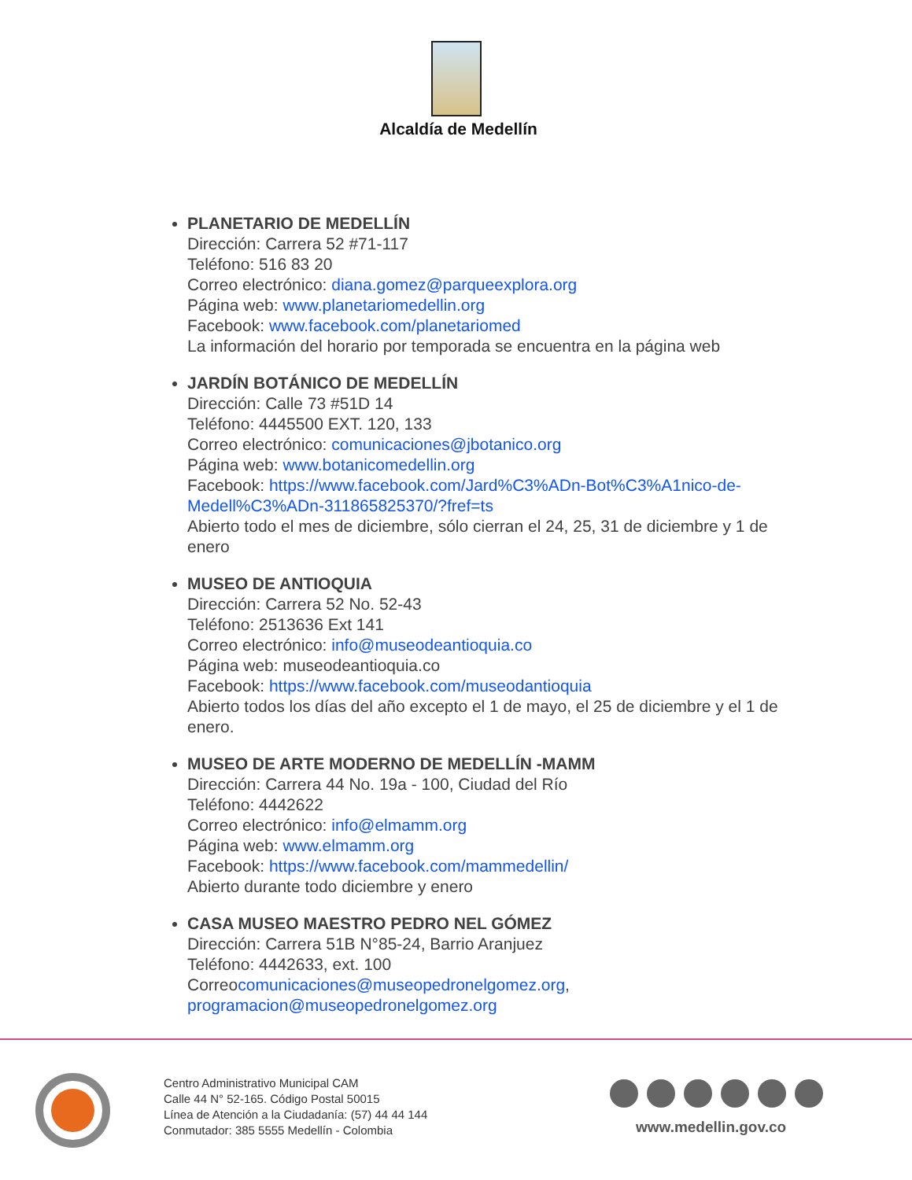Alcaldía de Medellín
PLANETARIO DE MEDELLÍN
Dirección: Carrera 52 #71-117
Teléfono: 516 83 20
Correo electrónico: diana.gomez@parqueexplora.org
Página web: www.planetariomedellin.org
Facebook: www.facebook.com/planetariomed
La información del horario por temporada se encuentra en la página web
JARDÍN BOTÁNICO DE MEDELLÍN
Dirección: Calle 73 #51D 14
Teléfono: 4445500 EXT. 120, 133
Correo electrónico: comunicaciones@jbotanico.org
Página web: www.botanicomedellin.org
Facebook: https://www.facebook.com/Jard%C3%ADn-Bot%C3%A1nico-de-Medell%C3%ADn-311865825370/?fref=ts
Abierto todo el mes de diciembre, sólo cierran el 24, 25, 31 de diciembre y 1 de enero
MUSEO DE ANTIOQUIA
Dirección: Carrera 52 No. 52-43
Teléfono: 2513636 Ext 141
Correo electrónico: info@museodeantioquia.co
Página web: museodeantioquia.co
Facebook: https://www.facebook.com/museodantioquia
Abierto todos los días del año excepto el 1 de mayo, el 25 de diciembre y el 1 de enero.
MUSEO DE ARTE MODERNO DE MEDELLÍN -MAMM
Dirección: Carrera 44 No. 19a - 100, Ciudad del Río
Teléfono: 4442622
Correo electrónico: info@elmamm.org
Página web: www.elmamm.org
Facebook: https://www.facebook.com/mammedellin/
Abierto durante todo diciembre y enero
CASA MUSEO MAESTRO PEDRO NEL GÓMEZ
Dirección: Carrera 51B N°85-24, Barrio Aranjuez
Teléfono: 4442633, ext. 100
Correocomunicaciones@museopedronelgomez.org, programacion@museopedronelgomez.org
Centro Administrativo Municipal CAM
Calle 44 N° 52-165. Código Postal 50015
Línea de Atención a la Ciudadanía: (57) 44 44 144
Conmutador: 385 5555 Medellín - Colombia
www.medellin.gov.co